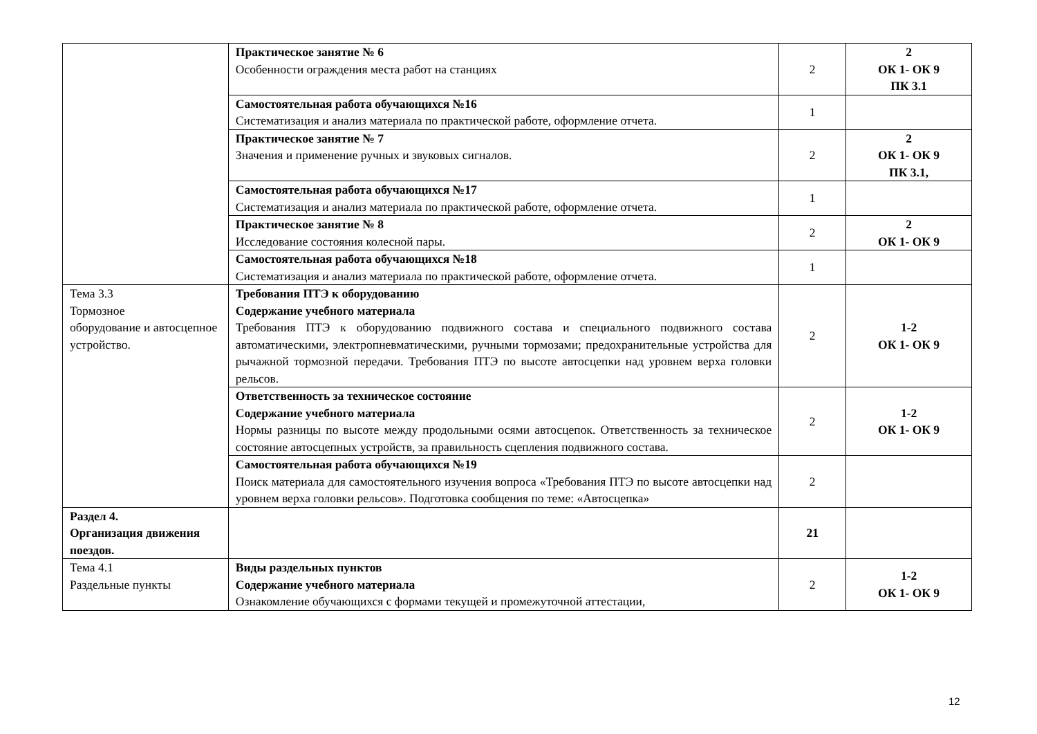| | Практическое занятие № 6 Особенности ограждения места работ на станциях | 2 | 2 ОК 1- ОК 9 ПК 3.1 |
| | Самостоятельная работа обучающихся №16 Систематизация и анализ материала по практической работе, оформление отчета. | 1 | |
| | Практическое занятие № 7 Значения и применение ручных и звуковых сигналов. | 2 | 2 ОК 1- ОК 9 ПК 3.1, |
| | Самостоятельная работа обучающихся №17 Систематизация и анализ материала по практической работе, оформление отчета. | 1 | |
| | Практическое занятие № 8 Исследование состояния колесной пары. | 2 | 2 ОК 1- ОК 9 |
| | Самостоятельная работа обучающихся №18 Систематизация и анализ материала по практической работе, оформление отчета. | 1 | |
| Тема 3.3 Тормозное оборудование и автосцепное устройство. | Требования ПТЭ к оборудованию Содержание учебного материала Требования ПТЭ к оборудованию подвижного состава и специального подвижного состава автоматическими, электропневматическими, ручными тормозами; предохранительные устройства для рычажной тормозной передачи. Требования ПТЭ по высоте автосцепки над уровнем верха головки рельсов. | 2 | 1-2 ОК 1- ОК 9 |
| | Ответственность за техническое состояние Содержание учебного материала Нормы разницы по высоте между продольными осями автосцепок. Ответственность за техническое состояние автосцепных устройств, за правильность сцепления подвижного состава. | 2 | 1-2 ОК 1- ОК 9 |
| | Самостоятельная работа обучающихся №19 Поиск материала для самостоятельного изучения вопроса «Требования ПТЭ по высоте автосцепки над уровнем верха головки рельсов». Подготовка сообщения по теме: «Автосцепка» | 2 | |
| Раздел 4. Организация движения поездов. | | 21 | |
| Тема 4.1 Раздельные пункты | Виды раздельных пунктов Содержание учебного материала Ознакомление обучающихся с формами текущей и промежуточной аттестации, | 2 | 1-2 ОК 1- ОК 9 |
12